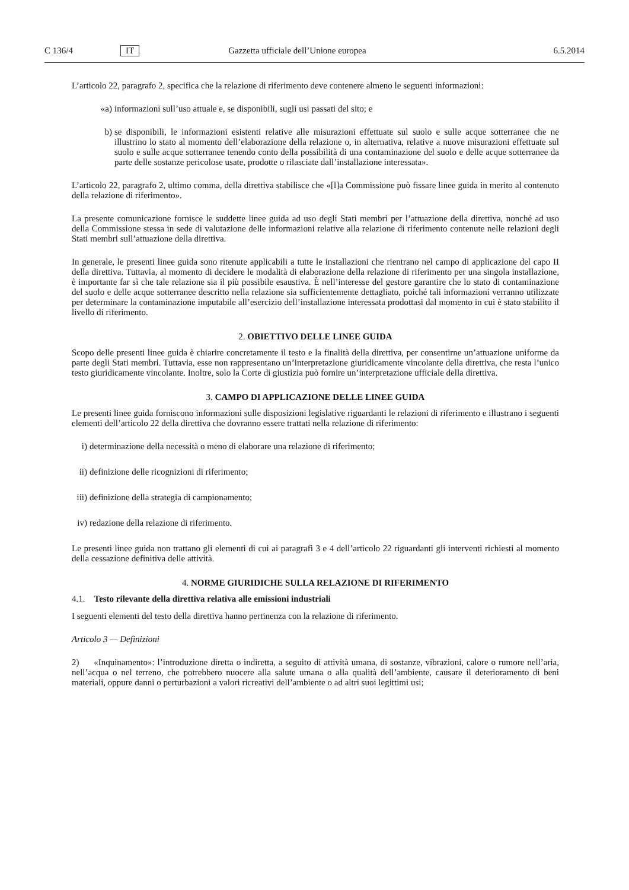C 136/4 IT Gazzetta ufficiale dell’Unione europea 6.5.2014
L’articolo 22, paragrafo 2, specifica che la relazione di riferimento deve contenere almeno le seguenti informazioni:
«a) informazioni sull’uso attuale e, se disponibili, sugli usi passati del sito; e
b) se disponibili, le informazioni esistenti relative alle misurazioni effettuate sul suolo e sulle acque sotterranee che ne illustrino lo stato al momento dell’elaborazione della relazione o, in alternativa, relative a nuove misurazioni effettuate sul suolo e sulle acque sotterranee tenendo conto della possibilità di una contaminazione del suolo e delle acque sotterranee da parte delle sostanze pericolose usate, prodotte o rilasciate dall’installazione interessata».
L’articolo 22, paragrafo 2, ultimo comma, della direttiva stabilisce che «[l]a Commissione può fissare linee guida in merito al contenuto della relazione di riferimento».
La presente comunicazione fornisce le suddette linee guida ad uso degli Stati membri per l’attuazione della direttiva, nonché ad uso della Commissione stessa in sede di valutazione delle informazioni relative alla relazione di riferimento contenute nelle relazioni degli Stati membri sull’attuazione della direttiva.
In generale, le presenti linee guida sono ritenute applicabili a tutte le installazioni che rientrano nel campo di applicazione del capo II della direttiva. Tuttavia, al momento di decidere le modalità di elaborazione della relazione di riferimento per una singola installazione, è importante far sì che tale relazione sia il più possibile esaustiva. È nell’interesse del gestore garantire che lo stato di contaminazione del suolo e delle acque sotterranee descritto nella relazione sia sufficientemente dettagliato, poiché tali informazioni verranno utilizzate per determinare la contaminazione imputabile all’esercizio dell’installazione interessata prodottasi dal momento in cui è stato stabilito il livello di riferimento.
2. OBIETTIVO DELLE LINEE GUIDA
Scopo delle presenti linee guida è chiarire concretamente il testo e la finalità della direttiva, per consentirne un’attuazione uniforme da parte degli Stati membri. Tuttavia, esse non rappresentano un’interpretazione giuridicamente vincolante della direttiva, che resta l’unico testo giuridicamente vincolante. Inoltre, solo la Corte di giustizia può fornire un’interpretazione ufficiale della direttiva.
3. CAMPO DI APPLICAZIONE DELLE LINEE GUIDA
Le presenti linee guida forniscono informazioni sulle disposizioni legislative riguardanti le relazioni di riferimento e illustrano i seguenti elementi dell’articolo 22 della direttiva che dovranno essere trattati nella relazione di riferimento:
i) determinazione della necessità o meno di elaborare una relazione di riferimento;
ii) definizione delle ricognizioni di riferimento;
iii) definizione della strategia di campionamento;
iv) redazione della relazione di riferimento.
Le presenti linee guida non trattano gli elementi di cui ai paragrafi 3 e 4 dell’articolo 22 riguardanti gli interventi richiesti al momento della cessazione definitiva delle attività.
4. NORME GIURIDICHE SULLA RELAZIONE DI RIFERIMENTO
4.1. Testo rilevante della direttiva relativa alle emissioni industriali
I seguenti elementi del testo della direttiva hanno pertinenza con la relazione di riferimento.
Articolo 3 — Definizioni
2) «Inquinamento»: l’introduzione diretta o indiretta, a seguito di attività umana, di sostanze, vibrazioni, calore o rumore nell’aria, nell’acqua o nel terreno, che potrebbero nuocere alla salute umana o alla qualità dell’ambiente, causare il deterioramento di beni materiali, oppure danni o perturbazioni a valori ricreativi dell’ambiente o ad altri suoi legittimi usi;